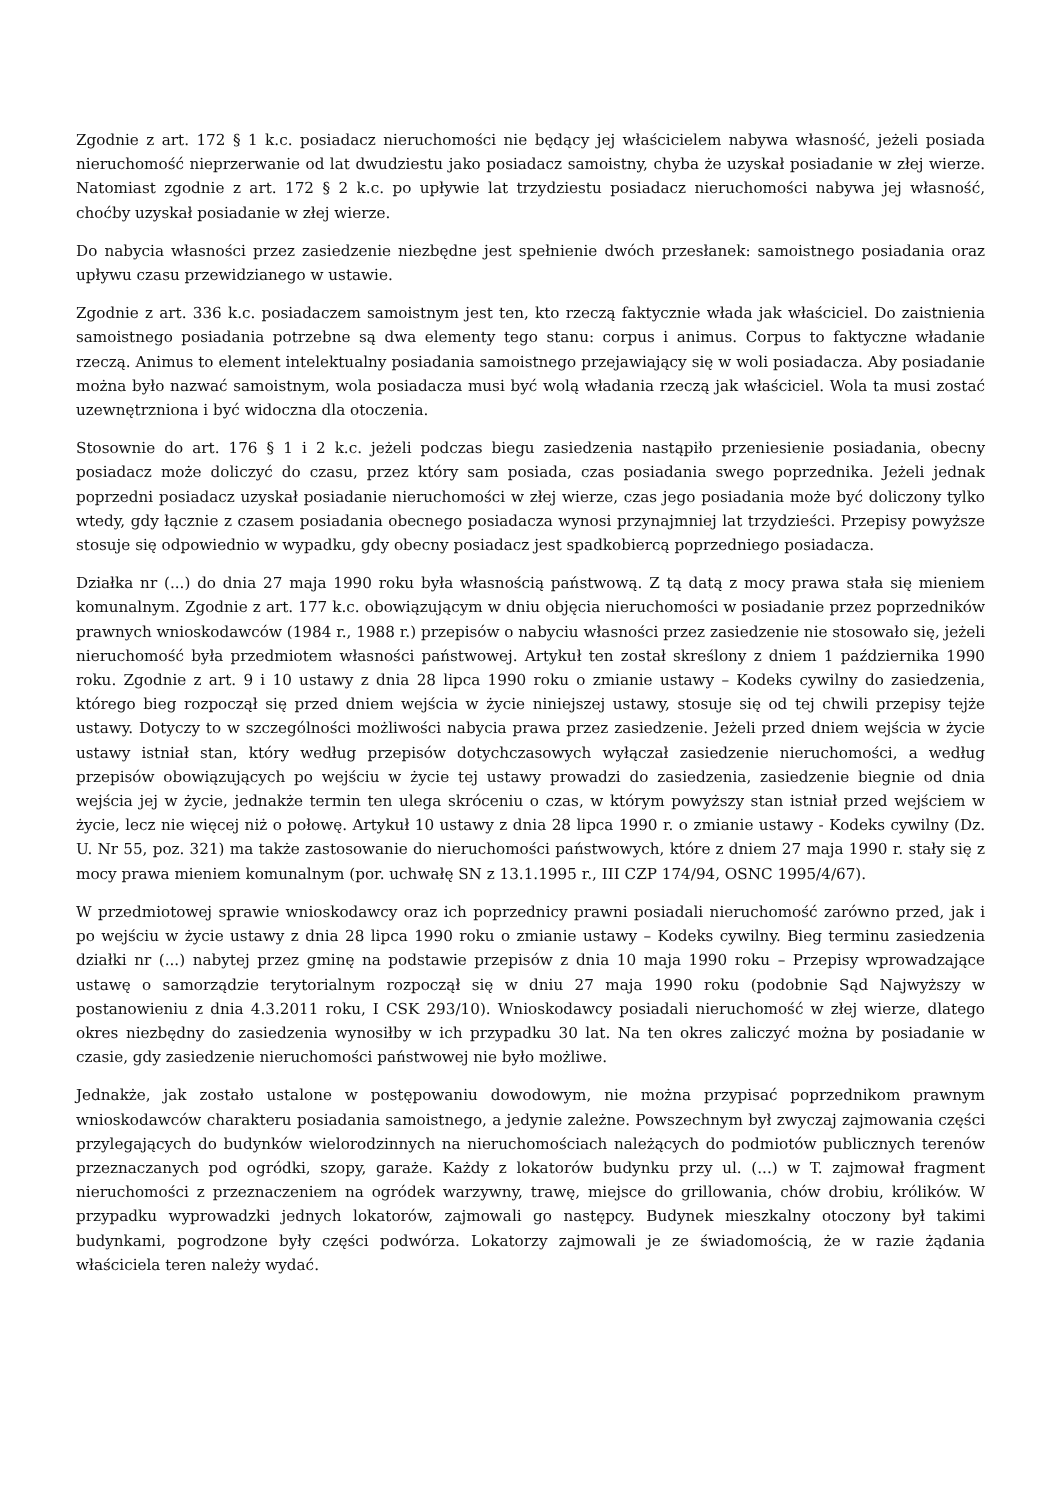Zgodnie z art. 172 § 1 k.c. posiadacz nieruchomości nie będący jej właścicielem nabywa własność, jeżeli posiada nieruchomość nieprzerwanie od lat dwudziestu jako posiadacz samoistny, chyba że uzyskał posiadanie w złej wierze. Natomiast zgodnie z art. 172 § 2 k.c. po upływie lat trzydziestu posiadacz nieruchomości nabywa jej własność, choćby uzyskał posiadanie w złej wierze.
Do nabycia własności przez zasiedzenie niezbędne jest spełnienie dwóch przesłanek: samoistnego posiadania oraz upływu czasu przewidzianego w ustawie.
Zgodnie z art. 336 k.c. posiadaczem samoistnym jest ten, kto rzeczą faktycznie włada jak właściciel. Do zaistnienia samoistnego posiadania potrzebne są dwa elementy tego stanu: corpus i animus. Corpus to faktyczne władanie rzeczą. Animus to element intelektualny posiadania samoistnego przejawiający się w woli posiadacza. Aby posiadanie można było nazwać samoistnym, wola posiadacza musi być wolą władania rzeczą jak właściciel. Wola ta musi zostać uzewnętrzniona i być widoczna dla otoczenia.
Stosownie do art. 176 § 1 i 2 k.c. jeżeli podczas biegu zasiedzenia nastąpiło przeniesienie posiadania, obecny posiadacz może doliczyć do czasu, przez który sam posiada, czas posiadania swego poprzednika. Jeżeli jednak poprzedni posiadacz uzyskał posiadanie nieruchomości w złej wierze, czas jego posiadania może być doliczony tylko wtedy, gdy łącznie z czasem posiadania obecnego posiadacza wynosi przynajmniej lat trzydzieści. Przepisy powyższe stosuje się odpowiednio w wypadku, gdy obecny posiadacz jest spadkobiercą poprzedniego posiadacza.
Działka nr (...) do dnia 27 maja 1990 roku była własnością państwową. Z tą datą z mocy prawa stała się mieniem komunalnym. Zgodnie z art. 177 k.c. obowiązującym w dniu objęcia nieruchomości w posiadanie przez poprzedników prawnych wnioskodawców (1984 r., 1988 r.) przepisów o nabyciu własności przez zasiedzenie nie stosowało się, jeżeli nieruchomość była przedmiotem własności państwowej. Artykuł ten został skreślony z dniem 1 października 1990 roku. Zgodnie z art. 9 i 10 ustawy z dnia 28 lipca 1990 roku o zmianie ustawy – Kodeks cywilny do zasiedzenia, którego bieg rozpoczął się przed dniem wejścia w życie niniejszej ustawy, stosuje się od tej chwili przepisy tejże ustawy. Dotyczy to w szczególności możliwości nabycia prawa przez zasiedzenie. Jeżeli przed dniem wejścia w życie ustawy istniał stan, który według przepisów dotychczasowych wyłączał zasiedzenie nieruchomości, a według przepisów obowiązujących po wejściu w życie tej ustawy prowadzi do zasiedzenia, zasiedzenie biegnie od dnia wejścia jej w życie, jednakże termin ten ulega skróceniu o czas, w którym powyższy stan istniał przed wejściem w życie, lecz nie więcej niż o połowę. Artykuł 10 ustawy z dnia 28 lipca 1990 r. o zmianie ustawy - Kodeks cywilny (Dz. U. Nr 55, poz. 321) ma także zastosowanie do nieruchomości państwowych, które z dniem 27 maja 1990 r. stały się z mocy prawa mieniem komunalnym (por. uchwałę SN z 13.1.1995 r., III CZP 174/94, OSNC 1995/4/67).
W przedmiotowej sprawie wnioskodawcy oraz ich poprzednicy prawni posiadali nieruchomość zarówno przed, jak i po wejściu w życie ustawy z dnia 28 lipca 1990 roku o zmianie ustawy – Kodeks cywilny. Bieg terminu zasiedzenia działki nr (...) nabytej przez gminę na podstawie przepisów z dnia 10 maja 1990 roku – Przepisy wprowadzające ustawę o samorządzie terytorialnym rozpoczął się w dniu 27 maja 1990 roku (podobnie Sąd Najwyższy w postanowieniu z dnia 4.3.2011 roku, I CSK 293/10). Wnioskodawcy posiadali nieruchomość w złej wierze, dlatego okres niezbędny do zasiedzenia wynosiłby w ich przypadku 30 lat. Na ten okres zaliczyć można by posiadanie w czasie, gdy zasiedzenie nieruchomości państwowej nie było możliwe.
Jednakże, jak zostało ustalone w postępowaniu dowodowym, nie można przypisać poprzednikom prawnym wnioskodawców charakteru posiadania samoistnego, a jedynie zależne. Powszechnym był zwyczaj zajmowania części przylegających do budynków wielorodzinnych na nieruchomościach należących do podmiotów publicznych terenów przeznaczanych pod ogródki, szopy, garaże. Każdy z lokatorów budynku przy ul. (...) w T. zajmował fragment nieruchomości z przeznaczeniem na ogródek warzywny, trawę, miejsce do grillowania, chów drobiu, królików. W przypadku wyprowadzki jednych lokatorów, zajmowali go następcy. Budynek mieszkalny otoczony był takimi budynkami, pogrodzone były części podwórza. Lokatorzy zajmowali je ze świadomością, że w razie żądania właściciela teren należy wydać.